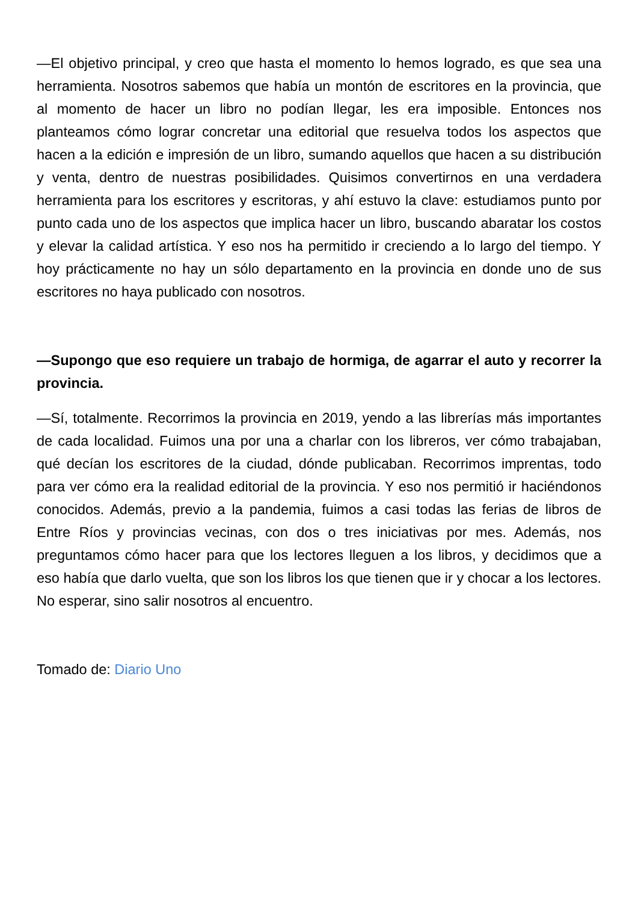—El objetivo principal, y creo que hasta el momento lo hemos logrado, es que sea una herramienta. Nosotros sabemos que había un montón de escritores en la provincia, que al momento de hacer un libro no podían llegar, les era imposible. Entonces nos planteamos cómo lograr concretar una editorial que resuelva todos los aspectos que hacen a la edición e impresión de un libro, sumando aquellos que hacen a su distribución y venta, dentro de nuestras posibilidades. Quisimos convertirnos en una verdadera herramienta para los escritores y escritoras, y ahí estuvo la clave: estudiamos punto por punto cada uno de los aspectos que implica hacer un libro, buscando abaratar los costos y elevar la calidad artística. Y eso nos ha permitido ir creciendo a lo largo del tiempo. Y hoy prácticamente no hay un sólo departamento en la provincia en donde uno de sus escritores no haya publicado con nosotros.
—Supongo que eso requiere un trabajo de hormiga, de agarrar el auto y recorrer la provincia.
—Sí, totalmente. Recorrimos la provincia en 2019, yendo a las librerías más importantes de cada localidad. Fuimos una por una a charlar con los libreros, ver cómo trabajaban, qué decían los escritores de la ciudad, dónde publicaban. Recorrimos imprentas, todo para ver cómo era la realidad editorial de la provincia. Y eso nos permitió ir haciéndonos conocidos. Además, previo a la pandemia, fuimos a casi todas las ferias de libros de Entre Ríos y provincias vecinas, con dos o tres iniciativas por mes. Además, nos preguntamos cómo hacer para que los lectores lleguen a los libros, y decidimos que a eso había que darlo vuelta, que son los libros los que tienen que ir y chocar a los lectores. No esperar, sino salir nosotros al encuentro.
Tomado de: Diario Uno